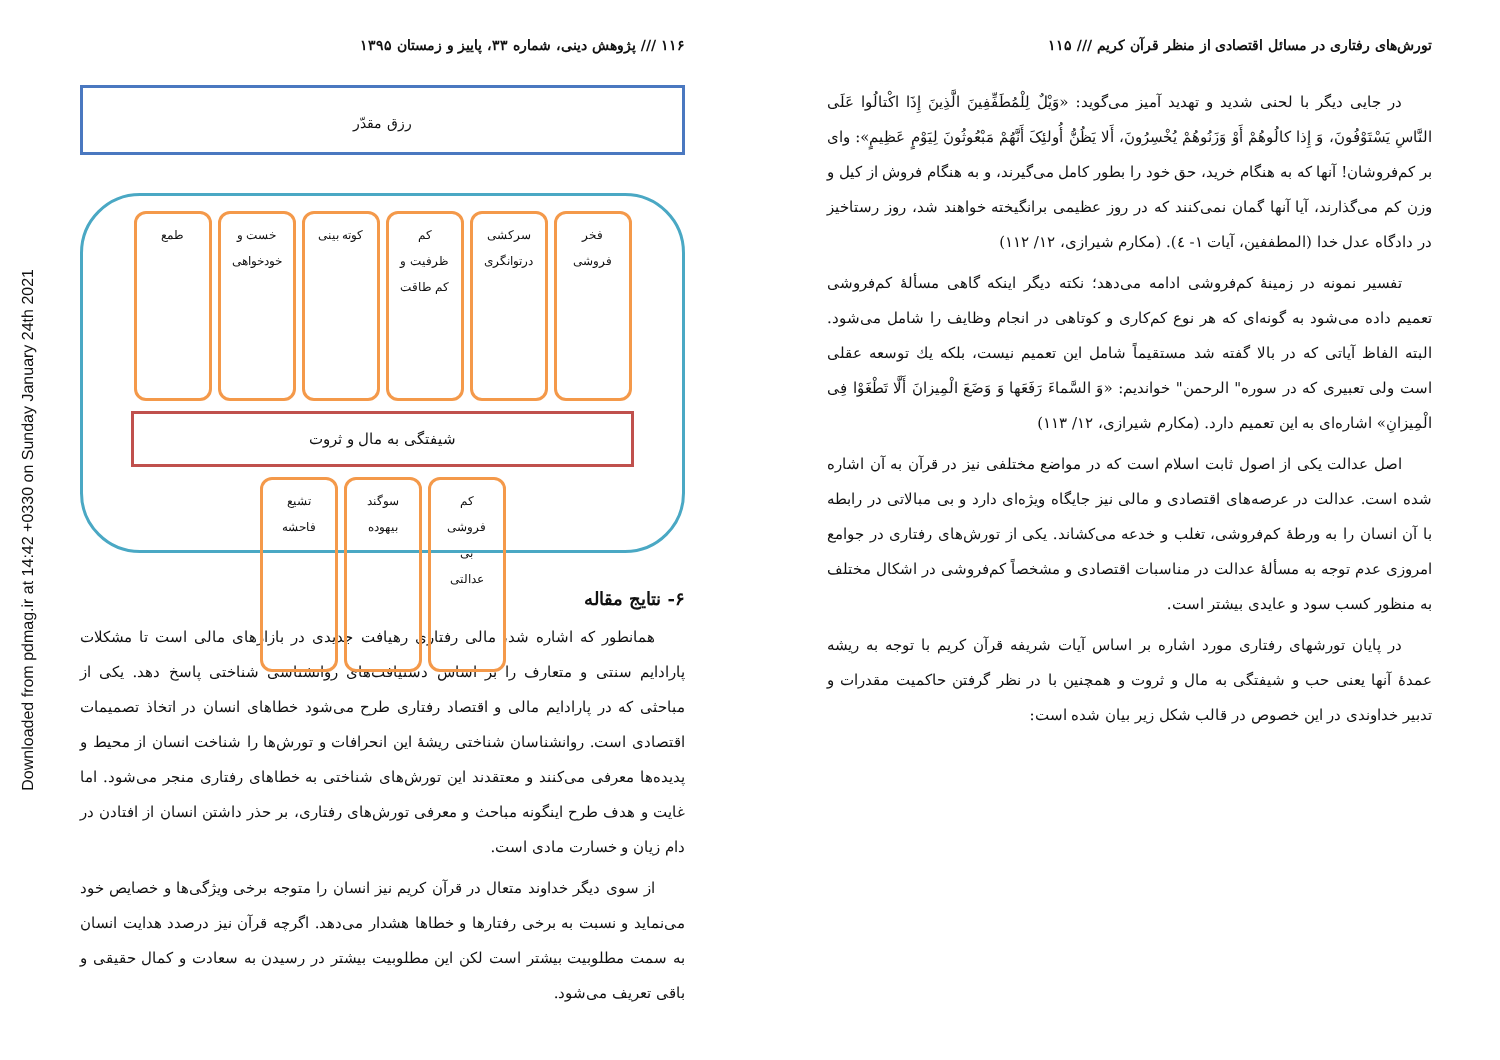Downloaded from pdmag.ir at 14:42 +0330 on Sunday January 24th 2021
تورش‌های رفتاری در مسائل اقتصادی از منظر قرآن کریم /// ۱۱۵
در جایی دیگر با لحنی شدید و تهدید آمیز می‌گوید: «وَیْلٌ لِلْمُطَفِّفِینَ الَّذِینَ إِذَا اکْتالُوا عَلَى النَّاسِ یَسْتَوْفُونَ، وَ إِذا کالُوهُمْ أَوْ وَزَنُوهُمْ یُخْسِرُونَ، أَلا یَظُنُّ أُولئِکَ أَنَّهُمْ مَبْعُوثُونَ لِیَوْمٍ عَظِیمٍ»: وای بر کم‌فروشان! آنها که به هنگام خرید، حق خود را بطور کامل می‌گیرند، و به هنگام فروش از کیل و وزن کم می‌گذارند، آیا آنها گمان نمی‌کنند که در روز عظیمی برانگیخته خواهند شد، روز رستاخیز در دادگاه عدل خدا (المطففین، آیات ۱- ٤). (مکارم شیرازی، ۱۲/ ۱۱۲)
تفسیر نمونه در زمینهٔ کم‌فروشی ادامه می‌دهد؛ نکته دیگر اینکه گاهی مسألهٔ کم‌فروشی تعمیم داده می‌شود به گونه‌ای که هر نوع کم‌کاری و کوتاهی در انجام وظایف را شامل می‌شود. البته الفاظ آیاتی که در بالا گفته شد مستقیماً شامل این تعمیم نیست، بلکه یك توسعه عقلی است ولی تعبیری که در سوره" الرحمن" خواندیم: «وَ السَّماءَ رَفَعَها وَ وَضَعَ الْمِیزانَ أَلَّا تَطْغَوْا فِی الْمِیزانِ» اشاره‌ای به این تعمیم دارد. (مکارم شیرازی، ۱۲/ ۱۱۳)
اصل عدالت یکی از اصول ثابت اسلام است که در مواضع مختلفی نیز در قرآن به آن اشاره شده است. عدالت در عرصه‌های اقتصادی و مالی نیز جایگاه ویژه‌ای دارد و بی مبالاتی در رابطه با آن انسان را به ورطهٔ کم‌فروشی، تغلب و خدعه می‌کشاند. یکی از تورش‌های رفتاری در جوامع امروزی عدم توجه به مسألهٔ عدالت در مناسبات اقتصادی و مشخصاً کم‌فروشی در اشکال مختلف به منظور کسب سود و عایدی بیشتر است.
در پایان تورشهای رفتاری مورد اشاره بر اساس آیات شریفه قرآن کریم با توجه به ریشه عمدهٔ آنها یعنی حب و شیفتگی به مال و ثروت و همچنین با در نظر گرفتن حاکمیت مقدرات و تدبیر خداوندی در این خصوص در قالب شکل زیر بیان شده است:
۱۱۶ /// پژوهش دینی، شماره ۳۳، پاییز و زمستان ۱۳۹۵
رزق مقدّر
فخر
فروشی
سرکشی
درتوانگری
کم
ظرفیت و
کم طاقت
کوته بینی خست و
خودخواهی
طمع
شیفتگی به مال و ثروت
کم
فروشی
بی
عدالتی
سوگند
بیهوده
تشیع
فاحشه
۶- نتایج مقاله
همانطور که اشاره شد، مالی رفتاری رهیافت جدیدی در بازارهای مالی است تا مشکلات پارادایم سنتی و متعارف را بر اساس دستیافت‌های روانشناسی شناختی پاسخ دهد. یکی از مباحثی که در پارادایم مالی و اقتصاد رفتاری طرح می‌شود خطاهای انسان در اتخاذ تصمیمات اقتصادی است. روانشناسان شناختی ریشهٔ این انحرافات و تورش‌ها را شناخت انسان از محیط و پدیده‌ها معرفی می‌کنند و معتقدند این تورش‌های شناختی به خطاهای رفتاری منجر می‌شود. اما غایت و هدف طرح اینگونه مباحث و معرفی تورش‌های رفتاری، بر حذر داشتن انسان از افتادن در دام زیان و خسارت مادی است.
از سوی دیگر خداوند متعال در قرآن کریم نیز انسان را متوجه برخی ویژگی‌ها و خصایص خود می‌نماید و نسبت به برخی رفتارها و خطاها هشدار می‌دهد. اگرچه قرآن نیز درصدد هدایت انسان به سمت مطلوبیت بیشتر است لکن این مطلوبیت بیشتر در رسیدن به سعادت و کمال حقیقی و باقی تعریف می‌شود.